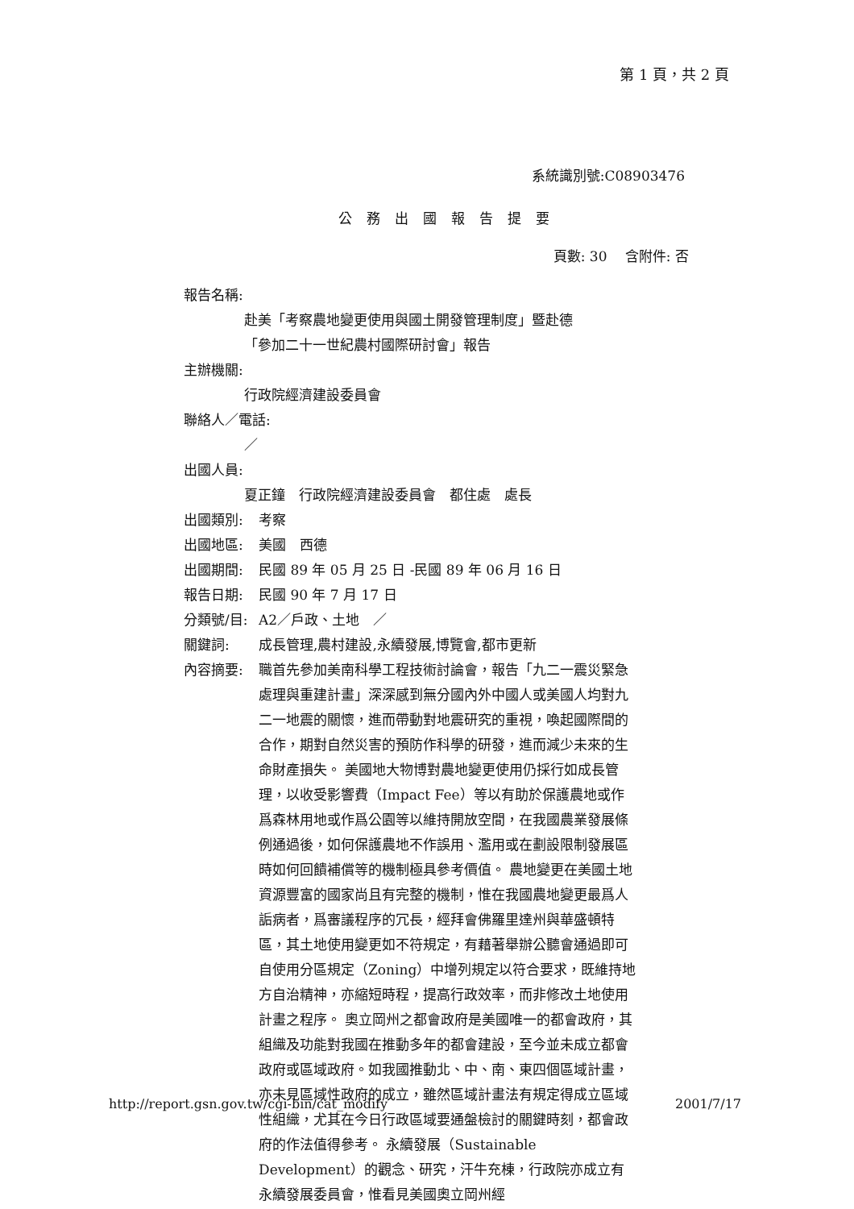第 1 頁，共 2 頁
系統識別號:C08903476
公務出國報告提要
頁數: 30　 含附件: 否
報告名稱:
赴美「考察農地變更使用與國土開發管理制度」暨赴德
「參加二十一世紀農村國際研討會」報告
主辦機關:
行政院經濟建設委員會
聯絡人／電話:
／
出國人員:
夏正鐘　行政院經濟建設委員會　都住處　處長
出國類別: 考察
出國地區: 美國　西德
出國期間: 民國 89 年 05 月 25 日 -民國 89 年 06 月 16 日
報告日期: 民國 90 年 7 月 17 日
分類號/目: A2／戶政、土地　／
關鍵詞: 成長管理,農村建設,永續發展,博覽會,都市更新
內容摘要: 職首先參加美南科學工程技術討論會，報告「九二一震災緊急處理與重建計畫」深深感到無分國內外中國人或美國人均對九二一地震的關懷，進而帶動對地震研究的重視，喚起國際間的合作，期對自然災害的預防作科學的研發，進而減少未來的生命財產損失。 美國地大物博對農地變更使用仍採行如成長管理，以收受影響費（Impact Fee）等以有助於保護農地或作爲森林用地或作爲公園等以維持開放空間，在我國農業發展條例通過後，如何保護農地不作誤用、濫用或在劃設限制發展區時如何回饋補償等的機制極具參考價值。 農地變更在美國土地資源豐富的國家尚且有完整的機制，惟在我國農地變更最爲人詬病者，爲審議程序的冗長，經拜會佛羅里達州與華盛頓特區，其土地使用變更如不符規定，有藉著舉辦公聽會通過即可自使用分區規定（Zoning）中增列規定以符合要求，既維持地方自治精神，亦縮短時程，提高行政效率，而非修改土地使用計畫之程序。 奧立岡州之都會政府是美國唯一的都會政府，其組織及功能對我國在推動多年的都會建設，至今並未成立都會政府或區域政府。如我國推動北、中、南、東四個區域計畫，亦未見區域性政府的成立，雖然區域計畫法有規定得成立區域性組織，尤其在今日行政區域要通盤檢討的關鍵時刻，都會政府的作法值得參考。 永續發展（Sustainable Development）的觀念、研究，汗牛充棟，行政院亦成立有永續發展委員會，惟看見美國奧立岡州經
http://report.gsn.gov.tw/cgi-bin/cat_modify 2001/7/17